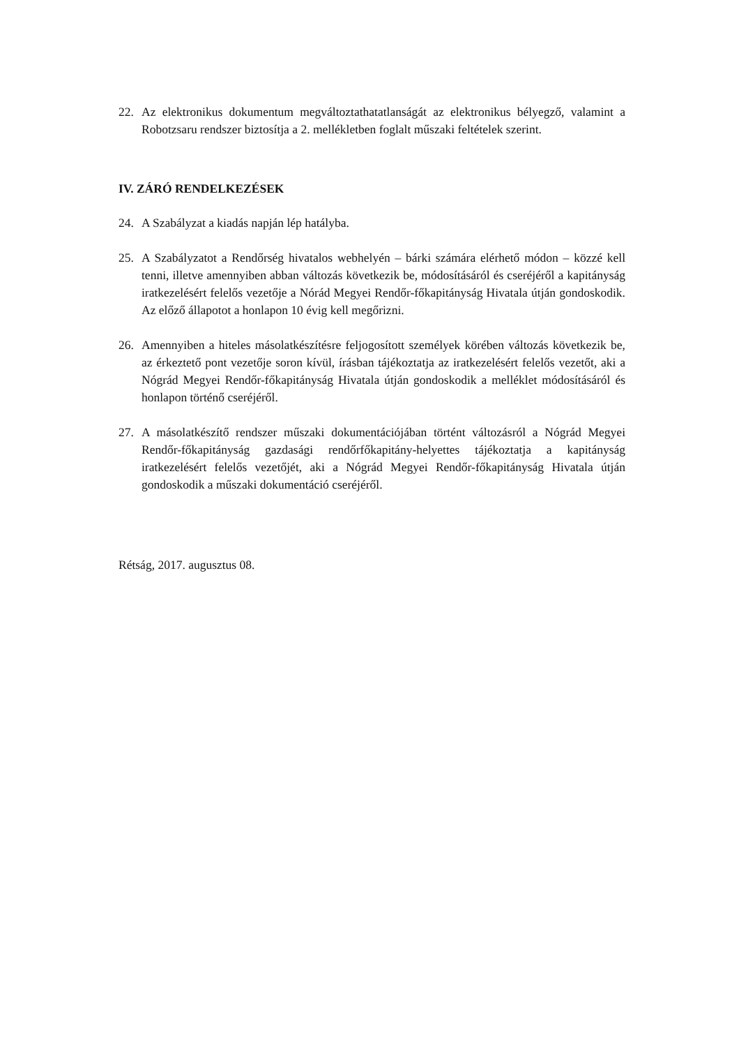22. Az elektronikus dokumentum megváltoztathatatlanságát az elektronikus bélyegző, valamint a Robotzsaru rendszer biztosítja a 2. mellékletben foglalt műszaki feltételek szerint.
IV. ZÁRÓ RENDELKEZÉSEK
24. A Szabályzat a kiadás napján lép hatályba.
25. A Szabályzatot a Rendőrség hivatalos webhelyén – bárki számára elérhető módon – közzé kell tenni, illetve amennyiben abban változás következik be, módosításáról és cseréjéről a kapitányság iratkezelésért felelős vezetője a Nórád Megyei Rendőr-főkapitányság Hivatala útján gondoskodik. Az előző állapotot a honlapon 10 évig kell megőrizni.
26. Amennyiben a hiteles másolatkészítésre feljogosított személyek körében változás következik be, az érkeztető pont vezetője soron kívül, írásban tájékoztatja az iratkezelésért felelős vezetőt, aki a Nógrád Megyei Rendőr-főkapitányság Hivatala útján gondoskodik a melléklet módosításáról és honlapon történő cseréjéről.
27. A másolatkészítő rendszer műszaki dokumentációjában történt változásról a Nógrád Megyei Rendőr-főkapitányság gazdasági rendőrfőkapitány-helyettes tájékoztatja a kapitányság iratkezelésért felelős vezetőjét, aki a Nógrád Megyei Rendőr-főkapitányság Hivatala útján gondoskodik a műszaki dokumentáció cseréjéről.
Rétság, 2017. augusztus 08.